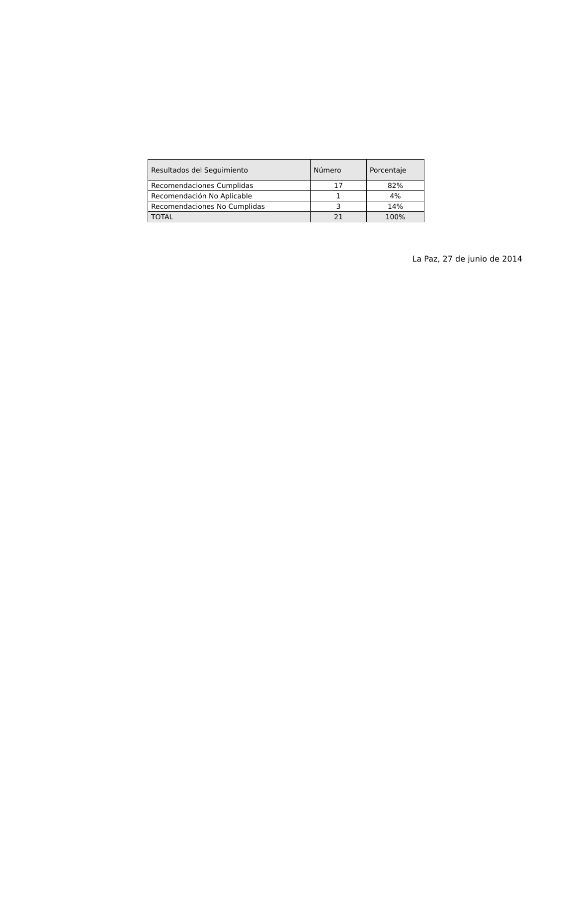| Resultados del Seguimiento | Número | Porcentaje |
| --- | --- | --- |
| Recomendaciones Cumplidas | 17 | 82% |
| Recomendación No Aplicable | 1 | 4% |
| Recomendaciones No Cumplidas | 3 | 14% |
| TOTAL | 21 | 100% |
La Paz, 27 de junio de 2014